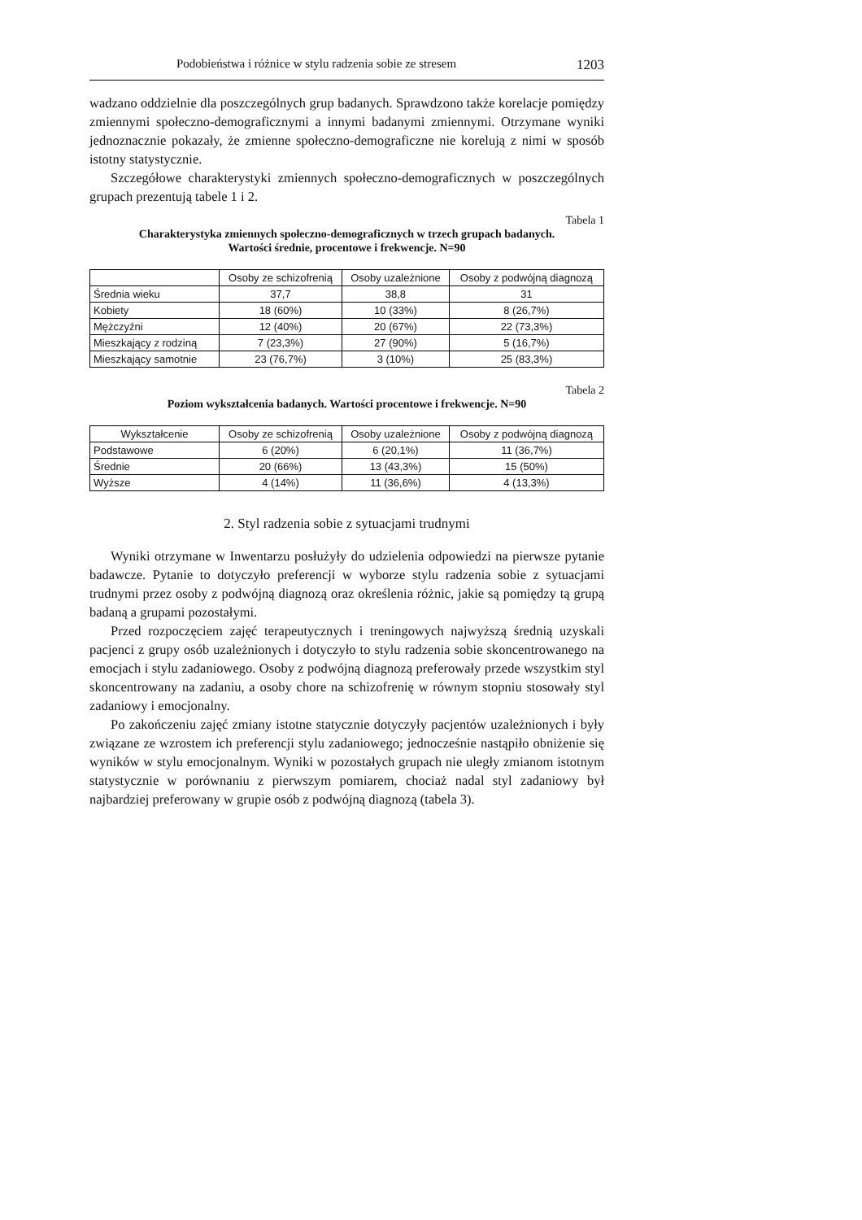Podobieństwa i różnice w stylu radzenia sobie ze stresem 1203
wadzano oddzielnie dla poszczególnych grup badanych. Sprawdzono także korelacje pomiędzy zmiennymi społeczno-demograficznymi a innymi badanymi zmiennymi. Otrzymane wyniki jednoznacznie pokazały, że zmienne społeczno-demograficzne nie korelują z nimi w sposób istotny statystycznie.
Szczegółowe charakterystyki zmiennych społeczno-demograficznych w poszczególnych grupach prezentują tabele 1 i 2.
Tabela 1
Charakterystyka zmiennych społeczno-demograficznych w trzech grupach badanych.
Wartości średnie, procentowe i frekwencje. N=90
| | Osoby ze schizofrenią | Osoby uzależnione | Osoby z podwójną diagnozą |
| --- | --- | --- | --- |
| Średnia wieku | 37,7 | 38,8 | 31 |
| Kobiety | 18 (60%) | 10 (33%) | 8 (26,7%) |
| Mężczyźni | 12 (40%) | 20 (67%) | 22 (73,3%) |
| Mieszkający z rodziną | 7 (23,3%) | 27 (90%) | 5 (16,7%) |
| Mieszkający samotnie | 23 (76,7%) | 3 (10%) | 25 (83,3%) |
Tabela 2
Poziom wykształcenia badanych. Wartości procentowe i frekwencje. N=90
| Wykształcenie | Osoby ze schizofrenią | Osoby uzależnione | Osoby z podwójną diagnozą |
| --- | --- | --- | --- |
| Podstawowe | 6 (20%) | 6 (20,1%) | 11 (36,7%) |
| Średnie | 20 (66%) | 13 (43,3%) | 15 (50%) |
| Wyższe | 4 (14%) | 11 (36,6%) | 4 (13,3%) |
2. Styl radzenia sobie z sytuacjami trudnymi
Wyniki otrzymane w Inwentarzu posłużyły do udzielenia odpowiedzi na pierwsze pytanie badawcze. Pytanie to dotyczyło preferencji w wyborze stylu radzenia sobie z sytuacjami trudnymi przez osoby z podwójną diagnozą oraz określenia różnic, jakie są pomiędzy tą grupą badaną a grupami pozostałymi.
Przed rozpoczęciem zajęć terapeutycznych i treningowych najwyższą średnią uzyskali pacjenci z grupy osób uzależnionych i dotyczyło to stylu radzenia sobie skoncentrowanego na emocjach i stylu zadaniowego. Osoby z podwójną diagnozą preferowały przede wszystkim styl skoncentrowany na zadaniu, a osoby chore na schizofrenię w równym stopniu stosowały styl zadaniowy i emocjonalny.
Po zakończeniu zajęć zmiany istotne statycznie dotyczyły pacjentów uzależnionych i były związane ze wzrostem ich preferencji stylu zadaniowego; jednocześnie nastąpiło obniżenie się wyników w stylu emocjonalnym. Wyniki w pozostałych grupach nie uległy zmianom istotnym statystycznie w porównaniu z pierwszym pomiarem, chociaż nadal styl zadaniowy był najbardziej preferowany w grupie osób z podwójną diagnozą (tabela 3).